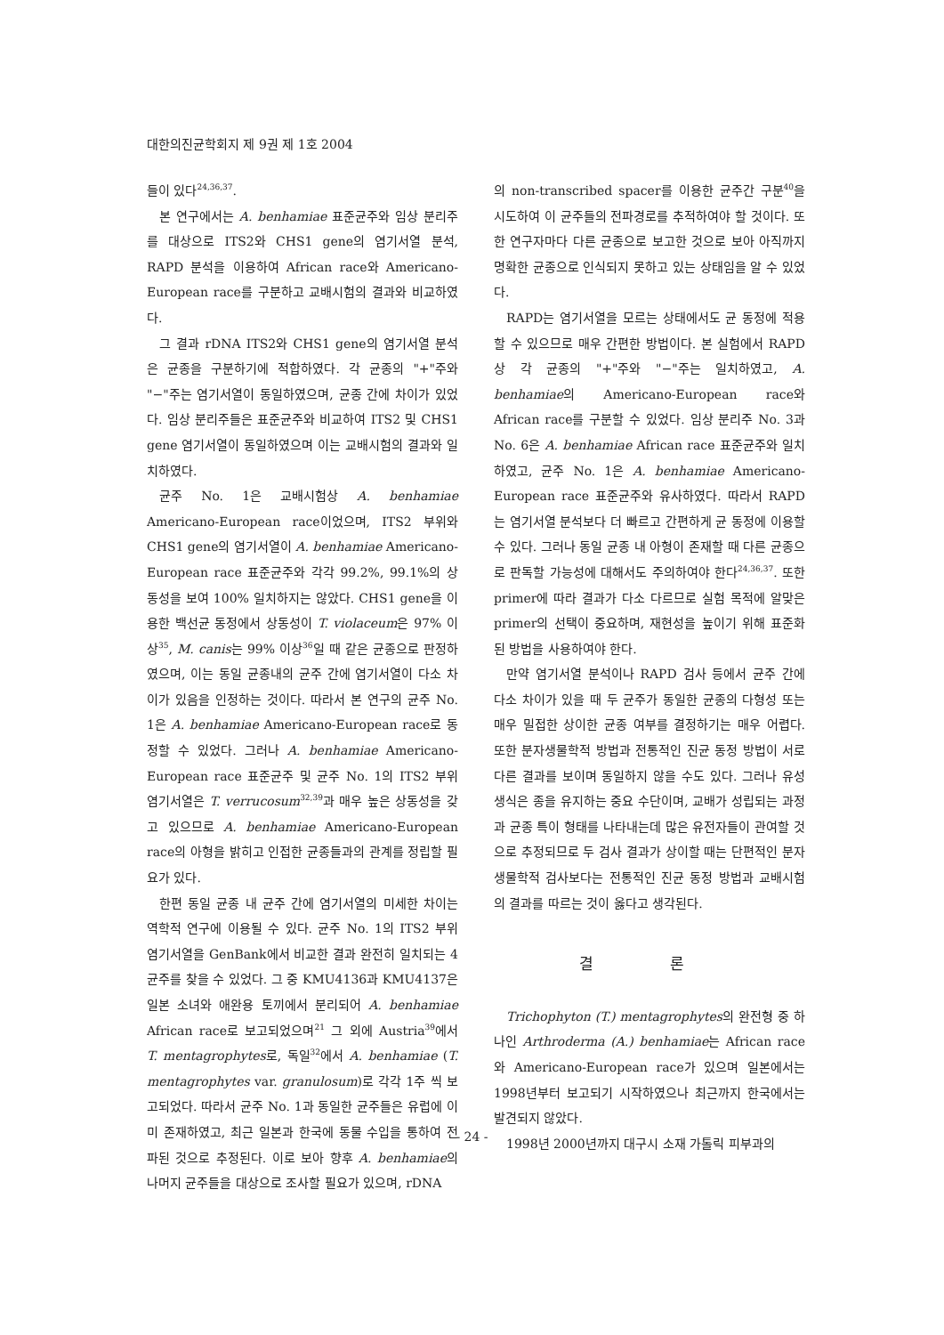대한의진균학회지 제 9권 제 1호 2004
들이 있다<sup>24,36,37</sup>.
본 연구에서는 A. benhamiae 표준균주와 임상 분리주를 대상으로 ITS2와 CHS1 gene의 염기서열 분석, RAPD 분석을 이용하여 African race와 Americano-European race를 구분하고 교배시험의 결과와 비교하였다.
그 결과 rDNA ITS2와 CHS1 gene의 염기서열 분석은 균종을 구분하기에 적합하였다. 각 균종의 "+"주와 "−"주는 염기서열이 동일하였으며, 균종 간에 차이가 있었다. 임상 분리주들은 표준균주와 비교하여 ITS2 및 CHS1 gene 염기서열이 동일하였으며 이는 교배시험의 결과와 일치하였다.
균주 No. 1은 교배시험상 A. benhamiae Americano-European race이었으며, ITS2 부위와 CHS1 gene의 염기서열이 A. benhamiae Americano-European race 표준균주와 각각 99.2%, 99.1%의 상동성을 보여 100% 일치하지는 않았다. CHS1 gene을 이용한 백선균 동정에서 상동성이 T. violaceum은 97% 이상<sup>35</sup>, M. canis는 99% 이상<sup>36</sup>일 때 같은 균종으로 판정하였으며, 이는 동일 균종내의 균주 간에 염기서열이 다소 차이가 있음을 인정하는 것이다. 따라서 본 연구의 균주 No. 1은 A. benhamiae Americano-European race로 동정할 수 있었다. 그러나 A. benhamiae Americano-European race 표준균주 및 균주 No. 1의 ITS2 부위 염기서열은 T. verrucosum<sup>32,39</sup>과 매우 높은 상동성을 갖고 있으므로 A. benhamiae Americano-European race의 아형을 밝히고 인접한 균종들과의 관계를 정립할 필요가 있다.
한편 동일 균종 내 균주 간에 염기서열의 미세한 차이는 역학적 연구에 이용될 수 있다. 균주 No. 1의 ITS2 부위 염기서열을 GenBank에서 비교한 결과 완전히 일치되는 4균주를 찾을 수 있었다. 그 중 KMU4136과 KMU4137은 일본 소녀와 애완용 토끼에서 분리되어 A. benhamiae African race로 보고되었으며<sup>21</sup> 그 외에 Austria<sup>39</sup>에서 T. mentagrophytes로, 독일<sup>32</sup>에서 A. benhamiae (T. mentagrophytes var. granulosum)로 각각 1주 씩 보고되었다. 따라서 균주 No. 1과 동일한 균주들은 유럽에 이미 존재하였고, 최근 일본과 한국에 동물 수입을 통하여 전파된 것으로 추정된다. 이로 보아 향후 A. benhamiae의 나머지 균주들을 대상으로 조사할 필요가 있으며, rDNA
의 non-transcribed spacer를 이용한 균주간 구분<sup>40</sup>을 시도하여 이 균주들의 전파경로를 추적하여야 할 것이다. 또한 연구자마다 다른 균종으로 보고한 것으로 보아 아직까지 명확한 균종으로 인식되지 못하고 있는 상태임을 알 수 있었다.
RAPD는 염기서열을 모르는 상태에서도 균 동정에 적용할 수 있으므로 매우 간편한 방법이다. 본 실험에서 RAPD상 각 균종의 "+"주와 "−"주는 일치하였고, A. benhamiae의 Americano-European race와 African race를 구분할 수 있었다. 임상 분리주 No. 3과 No. 6은 A. benhamiae African race 표준균주와 일치하였고, 균주 No. 1은 A. benhamiae Americano-European race 표준균주와 유사하였다. 따라서 RAPD는 염기서열 분석보다 더 빠르고 간편하게 균 동정에 이용할 수 있다. 그러나 동일 균종 내 아형이 존재할 때 다른 균종으로 판독할 가능성에 대해서도 주의하여야 한다<sup>24,36,37</sup>. 또한 primer에 따라 결과가 다소 다르므로 실험 목적에 알맞은 primer의 선택이 중요하며, 재현성을 높이기 위해 표준화된 방법을 사용하여야 한다.
만약 염기서열 분석이나 RAPD 검사 등에서 균주 간에 다소 차이가 있을 때 두 균주가 동일한 균종의 다형성 또는 매우 밀접한 상이한 균종 여부를 결정하기는 매우 어렵다. 또한 분자생물학적 방법과 전통적인 진균 동정 방법이 서로 다른 결과를 보이며 동일하지 않을 수도 있다. 그러나 유성생식은 종을 유지하는 중요 수단이며, 교배가 성립되는 과정과 균종 특이 형태를 나타내는데 많은 유전자들이 관여할 것으로 추정되므로 두 검사 결과가 상이할 때는 단편적인 분자생물학적 검사보다는 전통적인 진균 동정 방법과 교배시험의 결과를 따르는 것이 옳다고 생각된다.
결 론
Trichophyton (T.) mentagrophytes의 완전형 중 하나인 Arthroderma (A.) benhamiae는 African race와 Americano-European race가 있으며 일본에서는 1998년부터 보고되기 시작하였으나 최근까지 한국에서는 발견되지 않았다.
1998년 2000년까지 대구시 소재 가톨릭 피부과의
- 24 -